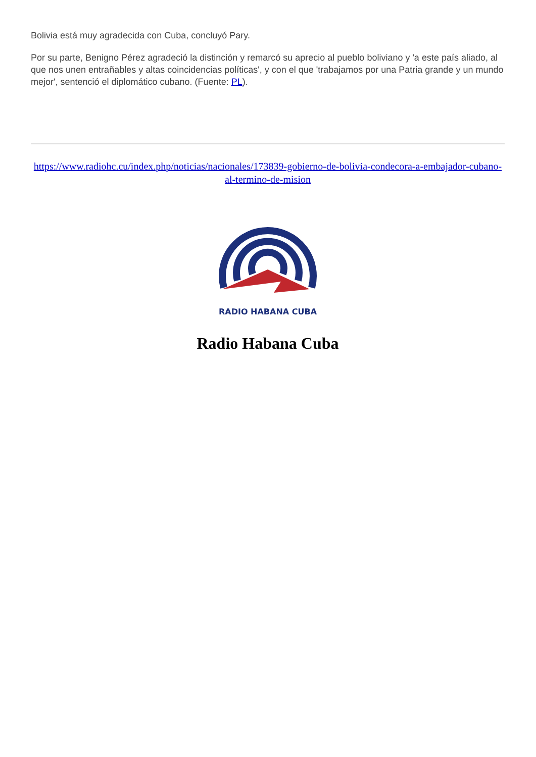Bolivia está muy agradecida con Cuba, concluyó Pary.
Por su parte, Benigno Pérez agradeció la distinción y remarcó su aprecio al pueblo boliviano y 'a este país aliado, al que nos unen entrañables y altas coincidencias políticas', y con el que 'trabajamos por una Patria grande y un mundo mejor', sentenció el diplomático cubano. (Fuente: PL).
https://www.radiohc.cu/index.php/noticias/nacionales/173839-gobierno-de-bolivia-condecora-a-embajador-cubano-al-termino-de-mision
RADIO HABANA CUBA
Radio Habana Cuba